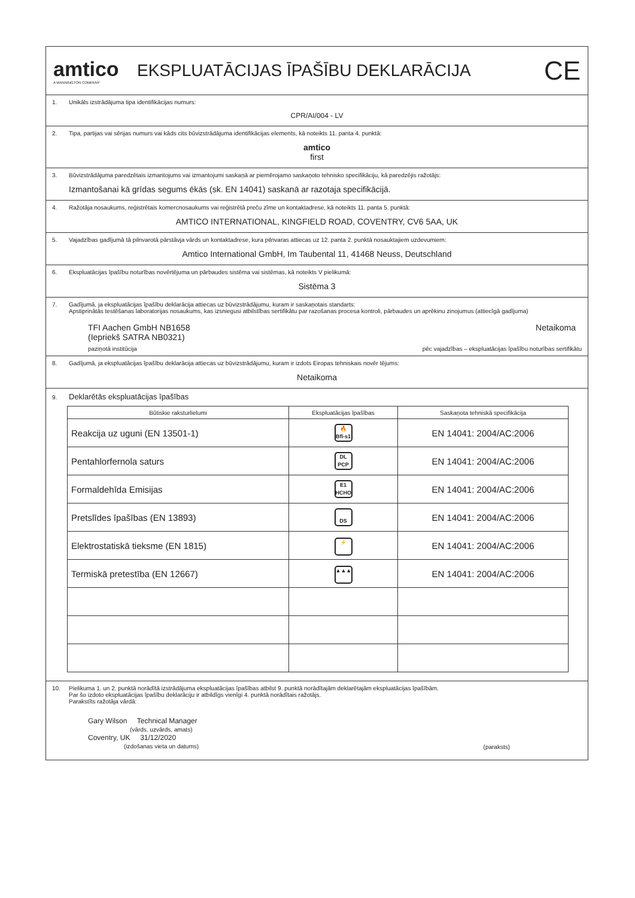amtico
A MANNINGTON COMPANY
EKSPLUATĀCIJAS ĪPAŠĪBU DEKLARĀCIJA
CE
1. Unikāls izstrādājuma tipa identifikācijas numurs:
CPR/AI/004 - LV
2. Tipa, partijas vai sērijas numurs vai kāds cits būvizstrādājuma identifikācijas elements, kā noteikts 11. panta 4. punktā:
amtico
first
3. Būvizstrādājuma paredzētais izmantojums vai izmantojumi saskaņā ar piemērojamo saskaņoto tehnisko specifikāciju, kā paredzējis ražotājs:
Izmantošanai kā grīdas segums ēkās (sk. EN 14041) saskanā ar razotaja specifikācijā.
4. Ražotāja nosaukums, reģistrētais komercnosaukums vai reģistrētā preču zīme un kontaktadrese, kā noteikts 11. panta 5. punktā:
AMTICO INTERNATIONAL, KINGFIELD ROAD, COVENTRY, CV6 5AA, UK
5. Vajadzības gadījumā tā pilnvarotā pārstāvja vārds un kontaktadrese, kura pilnvaras attiecas uz 12. panta 2. punktā nosauktajiem uzdevumiem:
Amtico International GmbH, Im Taubental 11, 41468 Neuss, Deutschland
6. Ekspluatācijas īpašību noturības novērtējuma un pārbaudes sistēma vai sistēmas, kā noteikts V pielikumā:
Sistēma 3
7. Gadījumā, ja ekspluatācijas īpašību deklarācija attiecas uz būvizstrādājumu, kuram ir saskaņotais standarts:
Apstiprinātās testēšanas laboratorijas nosaukums, kas izsniegusi atbilstības sertifikātu par razošanas procesa kontroli, pārbaudes un aprēkinu zinojumus (attiecīgā gadījuma)
TFI Aachen GmbH NB1658
(Iepriekš SATRA NB0321)
Netaikoma
paziņotā institūcija pēc vajadzības – ekspluatācijas īpašību noturības sertifikātu
8. Gadījumā, ja ekspluatācijas īpašību deklarācija attiecas uz būvizstrādājumu, kuram ir izdots Eiropas tehniskais novēr tējums:
Netaikoma
9. Deklarētās ekspluatācijas īpašības
| Būtiskie raksturlielumi | Ekspluatācijas īpašības | Saskaņota tehniskā specifikācija |
| --- | --- | --- |
| Reakcija uz uguni (EN 13501-1) | 🔥 Bfl-s1 | EN 14041: 2004/AC:2006 |
| Pentahlorfernola saturs | DL PCP | EN 14041: 2004/AC:2006 |
| Formaldehīda Emisijas | E1 HCHO | EN 14041: 2004/AC:2006 |
| Pretslīdes īpašības (EN 13893) | DS | EN 14041: 2004/AC:2006 |
| Elektrostatiskā tieksme (EN 1815) | ⚡ | EN 14041: 2004/AC:2006 |
| Termiskā pretestība (EN 12667) | ▲▲▲ | EN 14041: 2004/AC:2006 |
10. Pielikuma 1. un 2. punktā norādītā izstrādājuma ekspluatācijas īpašības atbilst 9. punktā norādītajām deklarētajām ekspluatācijas īpašībām.
Par šo izdoto ekspluatācijas īpašību deklarāciju ir atbildīgs vienīgi 4. punktā norādītais ražotājs.
Parakstīts ražotāja vārdā:
Gary Wilson Technical Manager
(vārds, uzvārds, amats)
Coventry, UK 31/12/2020
(izdošanas vieta un datums)
(paraksts)